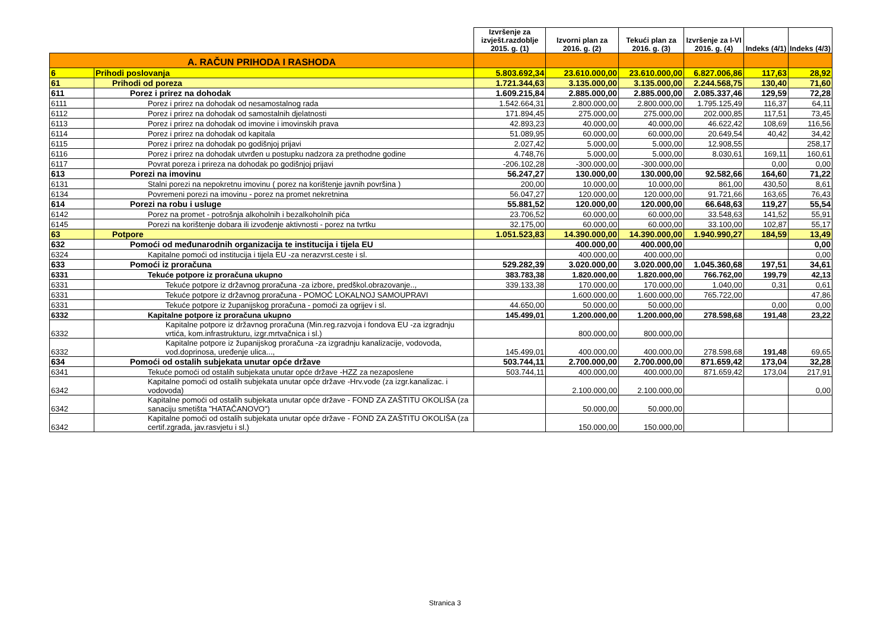| | | Izvršenje za izvješt.razdoblje 2015. g. (1) | Izvorni plan za 2016. g. (2) | Tekući plan za 2016. g. (3) | Izvršenje za I-VI 2016. g. (4) | Indeks (4/1) | Indeks (4/3) |
| --- | --- | --- | --- | --- | --- | --- | --- |
| A. RAČUN PRIHODA I RASHODA | | | | | | | |
| 6 | Prihodi poslovanja | 5.803.692,34 | 23.610.000,00 | 23.610.000,00 | 6.827.006,86 | 117,63 | 28,92 |
| 61 | Prihodi od poreza | 1.721.344,63 | 3.135.000,00 | 3.135.000,00 | 2.244.568,75 | 130,40 | 71,60 |
| 611 | Porez i prirez na dohodak | 1.609.215,84 | 2.885.000,00 | 2.885.000,00 | 2.085.337,46 | 129,59 | 72,28 |
| 6111 | Porez i prirez na dohodak od nesamostalnog rada | 1.542.664,31 | 2.800.000,00 | 2.800.000,00 | 1.795.125,49 | 116,37 | 64,11 |
| 6112 | Porez i prirez na dohodak od samostalnih djelatnosti | 171.894,45 | 275.000,00 | 275.000,00 | 202.000,85 | 117,51 | 73,45 |
| 6113 | Porez i prirez na dohodak od imovine i imovinskih prava | 42.893,23 | 40.000,00 | 40.000,00 | 46.622,42 | 108,69 | 116,56 |
| 6114 | Porez i prirez na dohodak od kapitala | 51.089,95 | 60.000,00 | 60.000,00 | 20.649,54 | 40,42 | 34,42 |
| 6115 | Porez i prirez na dohodak po godišnjoj prijavi | 2.027,42 | 5.000,00 | 5.000,00 | 12.908,55 | | 258,17 |
| 6116 | Porez i prirez na dohodak utvrđen u postupku nadzora za prethodne godine | 4.748,76 | 5.000,00 | 5.000,00 | 8.030,61 | 169,11 | 160,61 |
| 6117 | Povrat poreza i prireza na dohodak po godišnjoj prijavi | -206.102,28 | -300.000,00 | -300.000,00 | | 0,00 | 0,00 |
| 613 | Porezi na imovinu | 56.247,27 | 130.000,00 | 130.000,00 | 92.582,66 | 164,60 | 71,22 |
| 6131 | Stalni porezi na nepokretnu imovinu ( porez na korištenje javnih površina ) | 200,00 | 10.000,00 | 10.000,00 | 861,00 | 430,50 | 8,61 |
| 6134 | Povremeni porezi na imovinu - porez na promet nekretnina | 56.047,27 | 120.000,00 | 120.000,00 | 91.721,66 | 163,65 | 76,43 |
| 614 | Porezi na robu i usluge | 55.881,52 | 120.000,00 | 120.000,00 | 66.648,63 | 119,27 | 55,54 |
| 6142 | Porez na promet - potrošnja alkoholnih i bezalkoholnih pića | 23.706,52 | 60.000,00 | 60.000,00 | 33.548,63 | 141,52 | 55,91 |
| 6145 | Porezi na korištenje dobara ili izvođenje aktivnosti - porez na tvrtku | 32.175,00 | 60.000,00 | 60.000,00 | 33.100,00 | 102,87 | 55,17 |
| 63 | Potpore | 1.051.523,83 | 14.390.000,00 | 14.390.000,00 | 1.940.990,27 | 184,59 | 13,49 |
| 632 | Pomoći od međunarodnih organizacija te institucija i tijela EU | | 400.000,00 | 400.000,00 | | | 0,00 |
| 6324 | Kapitalne pomoći od institucija i tijela EU -za nerazvrst.ceste i sl. | | 400.000,00 | 400.000,00 | | | 0,00 |
| 633 | Pomoći iz proračuna | 529.282,39 | 3.020.000,00 | 3.020.000,00 | 1.045.360,68 | 197,51 | 34,61 |
| 6331 | Tekuće potpore iz proračuna ukupno | 383.783,38 | 1.820.000,00 | 1.820.000,00 | 766.762,00 | 199,79 | 42,13 |
| 6331 | Tekuće potpore iz državnog proračuna -za izbore, predškol.obrazovanje.., | 339.133,38 | 170.000,00 | 170.000,00 | 1.040,00 | 0,31 | 0,61 |
| 6331 | Tekuće potpore iz državnog proračuna - POMOĆ LOKALNOJ SAMOUPRAVI | | 1.600.000,00 | 1.600.000,00 | 765.722,00 | | 47,86 |
| 6331 | Tekuće potpore iz županijskog proračuna - pomoći za ogrijev i sl. | 44.650,00 | 50.000,00 | 50.000,00 | | 0,00 | 0,00 |
| 6332 | Kapitalne potpore iz proračuna ukupno | 145.499,01 | 1.200.000,00 | 1.200.000,00 | 278.598,68 | 191,48 | 23,22 |
| 6332 | Kapitalne potpore iz državnog proračuna (Min.reg.razvoja i fondova EU -za izgradnju vrtića, kom.infrastrukturu, izgr.mrtvačnica i sl.) | | 800.000,00 | 800.000,00 | | | |
| 6332 | Kapitalne potpore iz županijskog proračuna -za izgradnju kanalizacije, vodovoda, vod.doprinosa, uređenje ulica..., | 145.499,01 | 400.000,00 | 400.000,00 | 278.598,68 | 191,48 | 69,65 |
| 634 | Pomoći od ostalih subjekata unutar opće države | 503.744,11 | 2.700.000,00 | 2.700.000,00 | 871.659,42 | 173,04 | 32,28 |
| 6341 | Tekuće pomoći od ostalih subjekata unutar opće države -HZZ za nezaposlene | 503.744,11 | 400.000,00 | 400.000,00 | 871.659,42 | 173,04 | 217,91 |
| 6342 | Kapitalne pomoći od ostalih subjekata unutar opće države -Hrv.vode (za izgr.kanalizac. i vodovoda) | | 2.100.000,00 | 2.100.000,00 | | | 0,00 |
| 6342 | Kapitalne pomoći od ostalih subjekata unutar opće države - FOND ZA ZAŠTITU OKOLIŠA (za sanaciju smetišta "HATAČANOVO") | | 50.000,00 | 50.000,00 | | | |
| 6342 | Kapitalne pomoći od ostalih subjekata unutar opće države - FOND ZA ZAŠTITU OKOLIŠA (za certif.zgrada, jav.rasvjetu i sl.) | | 150.000,00 | 150.000,00 | | | |
Stranica 3